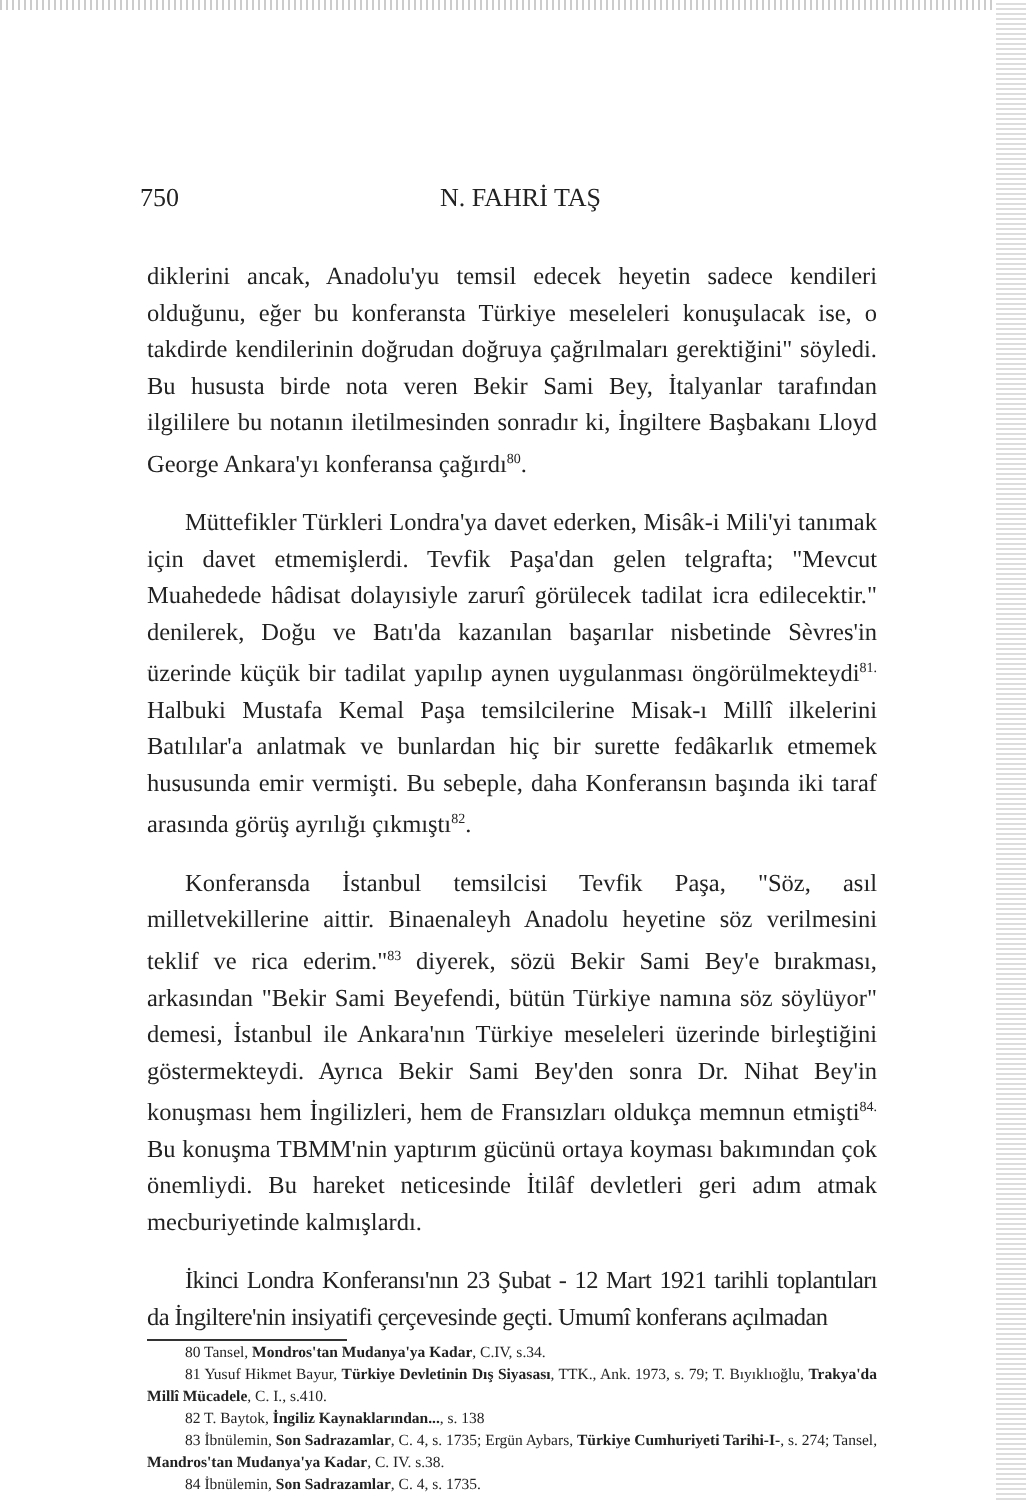750 N. FAHRİ TAŞ
diklerini ancak, Anadolu'yu temsil edecek heyetin sadece kendileri olduğunu, eğer bu konferansta Türkiye meseleleri konuşulacak ise, o takdirde kendilerinin doğrudan doğruya çağrılmaları gerektiğini" söyledi. Bu hususta birde nota veren Bekir Sami Bey, İtalyanlar tarafından ilgililere bu notanın iletilmesinden sonradır ki, İngiltere Başbakanı Lloyd George Ankara'yı konferansa çağırdı<sup>80</sup>.
Müttefikler Türkleri Londra'ya davet ederken, Misâk-i Mili'yi tanımak için davet etmemişlerdi. Tevfik Paşa'dan gelen telgrafta; "Mevcut Muahedede hâdisat dolayısiyle zarurî görülecek tadilat icra edilecektir." denilerek, Doğu ve Batı'da kazanılan başarılar nisbetinde Sèvres'in üzerinde küçük bir tadilat yapılıp aynen uygulanması öngörülmekteydi<sup>81.</sup> Halbuki Mustafa Kemal Paşa temsilcilerine Misak-ı Millî ilkelerini Batılılar'a anlatmak ve bunlardan hiç bir surette fedâkarlık etmemek hususunda emir vermişti. Bu sebeple, daha Konferansın başında iki taraf arasında görüş ayrılığı çıkmıştı<sup>82</sup>.
Konferansda İstanbul temsilcisi Tevfik Paşa, "Söz, asıl milletvekillerine aittir. Binaenaleyh Anadolu heyetine söz verilmesini teklif ve rica ederim."<sup>83</sup> diyerek, sözü Bekir Sami Bey'e bırakması, arkasından "Bekir Sami Beyefendi, bütün Türkiye namına söz söylüyor" demesi, İstanbul ile Ankara'nın Türkiye meseleleri üzerinde birleştiğini göstermekteydi. Ayrıca Bekir Sami Bey'den sonra Dr. Nihat Bey'in konuşması hem İngilizleri, hem de Fransızları oldukça memnun etmişti<sup>84.</sup> Bu konuşma TBMM'nin yaptırım gücünü ortaya koyması bakımından çok önemliydi. Bu hareket neticesinde İtilâf devletleri geri adım atmak mecburiyetinde kalmışlardı.
İkinci Londra Konferansı'nın 23 Şubat - 12 Mart 1921 tarihli toplantıları da İngiltere'nin insiyatifi çerçevesinde geçti. Umumî konferans açılmadan
80 Tansel, Mondros'tan Mudanya'ya Kadar, C.IV, s.34.
81 Yusuf Hikmet Bayur, Türkiye Devletinin Dış Siyasası, TTK., Ank. 1973, s. 79; T. Bıyıklıoğlu, Trakya'da Millî Mücadele, C. I., s.410.
82 T. Baytok, İngiliz Kaynaklarından..., s. 138
83 İbnülemin, Son Sadrazamlar, C. 4, s. 1735; Ergün Aybars, Türkiye Cumhuriyeti Tarihi-I-, s. 274; Tansel, Mandros'tan Mudanya'ya Kadar, C. IV. s.38.
84 İbnülemin, Son Sadrazamlar, C. 4, s. 1735.